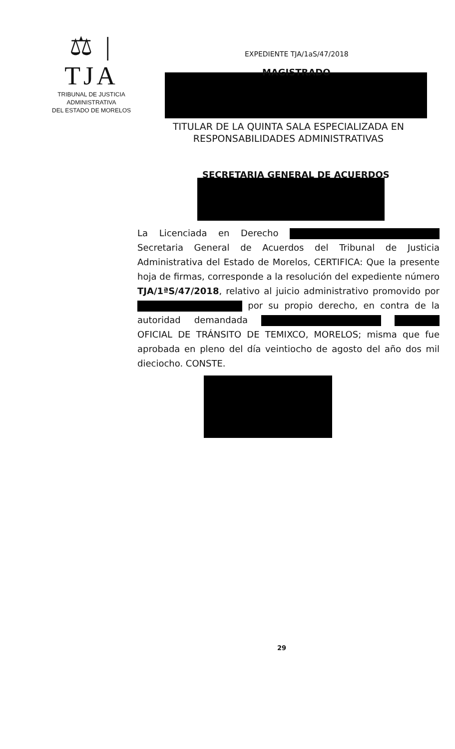⚖ | TJA
TRIBUNAL DE JUSTICIA ADMINISTRATIVA
DEL ESTADO DE MORELOS
EXPEDIENTE TJA/1aS/47/2018
MAGISTRADO
TITULAR DE LA QUINTA SALA ESPECIALIZADA EN
RESPONSABILIDADES ADMINISTRATIVAS
SECRETARIA GENERAL DE ACUERDOS
La Licenciada en Derecho Secretaria General de Acuerdos del Tribunal de Justicia Administrativa del Estado de Morelos, CERTIFICA: Que la presente hoja de firmas, corresponde a la resolución del expediente número TJA/1ªS/47/2018, relativo al juicio administrativo promovido por por su propio derecho, en contra de la autoridad demandada OFICIAL DE TRÁNSITO DE TEMIXCO, MORELOS; misma que fue aprobada en pleno del día veintiocho de agosto del año dos mil dieciocho. CONSTE.
29